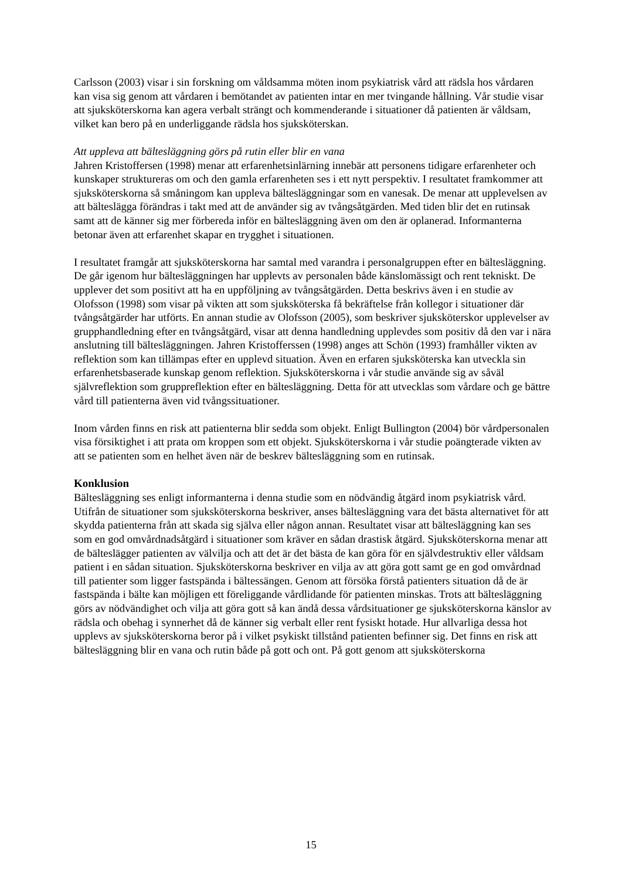Carlsson (2003) visar i sin forskning om våldsamma möten inom psykiatrisk vård att rädsla hos vårdaren kan visa sig genom att vårdaren i bemötandet av patienten intar en mer tvingande hållning. Vår studie visar att sjuksköterskorna kan agera verbalt strängt och kommenderande i situationer då patienten är våldsam, vilket kan bero på en underliggande rädsla hos sjuksköterskan.
Att uppleva att bältesläggning görs på rutin eller blir en vana
Jahren Kristoffersen (1998) menar att erfarenhetsinlärning innebär att personens tidigare erfarenheter och kunskaper struktureras om och den gamla erfarenheten ses i ett nytt perspektiv. I resultatet framkommer att sjuksköterskorna så småningom kan uppleva bältesläggningar som en vanesak. De menar att upplevelsen av att bälteslägga förändras i takt med att de använder sig av tvångsåtgärden. Med tiden blir det en rutinsak samt att de känner sig mer förbereda inför en bältesläggning även om den är oplanerad. Informanterna betonar även att erfarenhet skapar en trygghet i situationen.
I resultatet framgår att sjuksköterskorna har samtal med varandra i personalgruppen efter en bältesläggning. De går igenom hur bältesläggningen har upplevts av personalen både känslomässigt och rent tekniskt. De upplever det som positivt att ha en uppföljning av tvångsåtgärden. Detta beskrivs även i en studie av Olofsson (1998) som visar på vikten att som sjuksköterska få bekräftelse från kollegor i situationer där tvångsåtgärder har utförts. En annan studie av Olofsson (2005), som beskriver sjuksköterskor upplevelser av grupphandledning efter en tvångsåtgärd, visar att denna handledning upplevdes som positiv då den var i nära anslutning till bältesläggningen. Jahren Kristofferssen (1998) anges att Schön (1993) framhåller vikten av reflektion som kan tillämpas efter en upplevd situation. Även en erfaren sjuksköterska kan utveckla sin erfarenhetsbaserade kunskap genom reflektion. Sjuksköterskorna i vår studie använde sig av såväl självreflektion som gruppreflektion efter en bältesläggning. Detta för att utvecklas som vårdare och ge bättre vård till patienterna även vid tvångssituationer.
Inom vården finns en risk att patienterna blir sedda som objekt. Enligt Bullington (2004) bör vårdpersonalen visa försiktighet i att prata om kroppen som ett objekt. Sjuksköterskorna i vår studie poängterade vikten av att se patienten som en helhet även när de beskrev bältesläggning som en rutinsak.
Konklusion
Bältesläggning ses enligt informanterna i denna studie som en nödvändig åtgärd inom psykiatrisk vård. Utifrån de situationer som sjuksköterskorna beskriver, anses bältesläggning vara det bästa alternativet för att skydda patienterna från att skada sig själva eller någon annan. Resultatet visar att bältesläggning kan ses som en god omvårdnadsåtgärd i situationer som kräver en sådan drastisk åtgärd. Sjuksköterskorna menar att de bälteslägger patienten av välvilja och att det är det bästa de kan göra för en självdestruktiv eller våldsam patient i en sådan situation. Sjuksköterskorna beskriver en vilja av att göra gott samt ge en god omvårdnad till patienter som ligger fastspända i bältessängen. Genom att försöka förstå patienters situation då de är fastspända i bälte kan möjligen ett föreliggande vårdlidande för patienten minskas. Trots att bältesläggning görs av nödvändighet och vilja att göra gott så kan ändå dessa vårdsituationer ge sjuksköterskorna känslor av rädsla och obehag i synnerhet då de känner sig verbalt eller rent fysiskt hotade. Hur allvarliga dessa hot upplevs av sjuksköterskorna beror på i vilket psykiskt tillstånd patienten befinner sig. Det finns en risk att bältesläggning blir en vana och rutin både på gott och ont. På gott genom att sjuksköterskorna
15